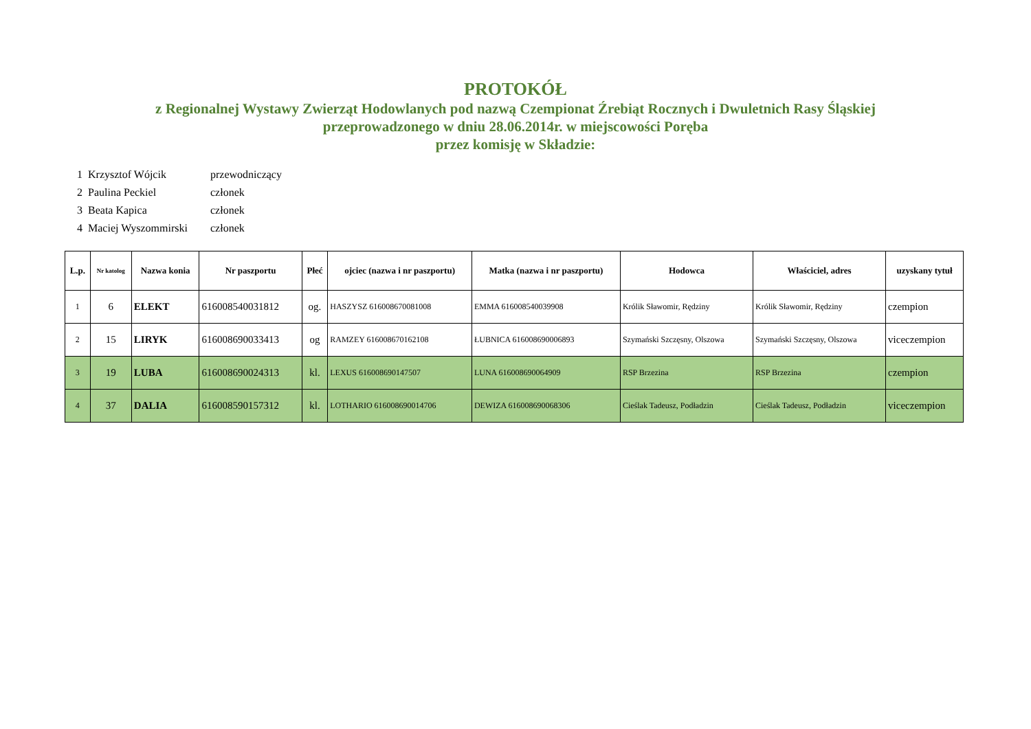PROTOKÓŁ
z Regionalnej Wystawy Zwierząt Hodowlanych pod nazwą Czempionat Źrebiąt Rocznych i Dwuletnich Rasy Śląskiej
przeprowadzonego w dniu 28.06.2014r. w miejscowości Poręba
przez komisję w Składzie:
| 1 | Krzysztof Wójcik | przewodniczący |
| 2 | Paulina Peckiel | członek |
| 3 | Beata Kapica | członek |
| 4 | Maciej Wyszommirski | członek |
| L.p. | Nr katolog | Nazwa konia | Nr paszportu | Płeć | ojciec (nazwa i nr paszportu) | Matka (nazwa i nr paszportu) | Hodowca | Właściciel, adres | uzyskany tytuł |
| --- | --- | --- | --- | --- | --- | --- | --- | --- | --- |
| 1 | 6 | ELEKT | 616008540031812 | og. | HASZYSZ 616008670081008 | EMMA 616008540039908 | Królik Sławomir, Rędziny | Królik Sławomir, Rędziny | czempion |
| 2 | 15 | LIRYK | 616008690033413 | og | RAMZEY 616008670162108 | ŁUBNICA 616008690006893 | Szymański Szczęsny, Olszowa | Szymański Szczęsny, Olszowa | viceczempion |
| 3 | 19 | LUBA | 616008690024313 | kl. | LEXUS 616008690147507 | LUNA 616008690064909 | RSP Brzezina | RSP Brzezina | czempion |
| 4 | 37 | DALIA | 616008590157312 | kl. | LOTHARIO 616008690014706 | DEWIZA 616008690068306 | Cieślak Tadeusz, Podładzin | Cieślak Tadeusz, Podładzin | viceczempion |